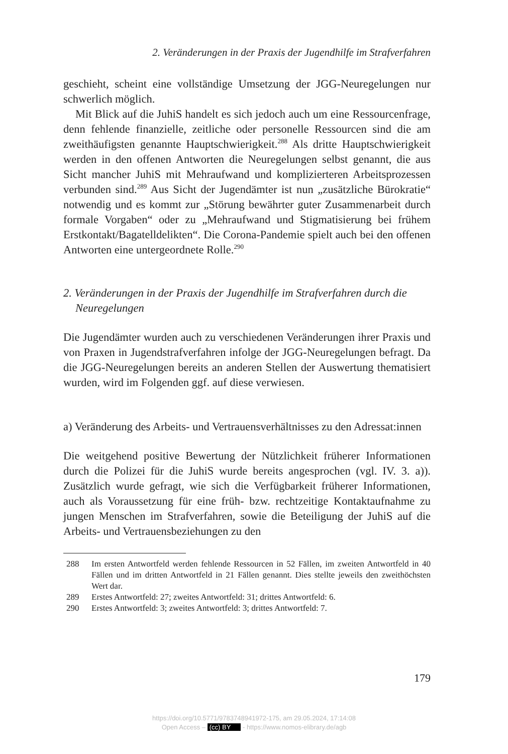2. Veränderungen in der Praxis der Jugendhilfe im Strafverfahren
geschieht, scheint eine vollständige Umsetzung der JGG-Neuregelungen nur schwerlich möglich.
Mit Blick auf die JuhiS handelt es sich jedoch auch um eine Ressourcenfrage, denn fehlende finanzielle, zeitliche oder personelle Ressourcen sind die am zweithäufigsten genannte Hauptschwierigkeit.<sup>288</sup> Als dritte Hauptschwierigkeit werden in den offenen Antworten die Neuregelungen selbst genannt, die aus Sicht mancher JuhiS mit Mehraufwand und komplizierteren Arbeitsprozessen verbunden sind.<sup>289</sup> Aus Sicht der Jugendämter ist nun „zusätzliche Bürokratie“ notwendig und es kommt zur „Störung bewährter guter Zusammenarbeit durch formale Vorgaben“ oder zu „Mehraufwand und Stigmatisierung bei frühem Erstkontakt/Bagatelldelikten“. Die Corona-Pandemie spielt auch bei den offenen Antworten eine untergeordnete Rolle.<sup>290</sup>
2. Veränderungen in der Praxis der Jugendhilfe im Strafverfahren durch die Neuregelungen
Die Jugendämter wurden auch zu verschiedenen Veränderungen ihrer Praxis und von Praxen in Jugendstrafverfahren infolge der JGG-Neuregelungen befragt. Da die JGG-Neuregelungen bereits an anderen Stellen der Auswertung thematisiert wurden, wird im Folgenden ggf. auf diese verwiesen.
a) Veränderung des Arbeits- und Vertrauensverhältnisses zu den Adressat:innen
Die weitgehend positive Bewertung der Nützlichkeit früherer Informationen durch die Polizei für die JuhiS wurde bereits angesprochen (vgl. IV. 3. a)). Zusätzlich wurde gefragt, wie sich die Verfügbarkeit früherer Informationen, auch als Voraussetzung für eine früh- bzw. rechtzeitige Kontaktaufnahme zu jungen Menschen im Strafverfahren, sowie die Beteiligung der JuhiS auf die Arbeits- und Vertrauensbeziehungen zu den
288 Im ersten Antwortfeld werden fehlende Ressourcen in 52 Fällen, im zweiten Antwortfeld in 40 Fällen und im dritten Antwortfeld in 21 Fällen genannt. Dies stellte jeweils den zweithöchsten Wert dar.
289 Erstes Antwortfeld: 27; zweites Antwortfeld: 31; drittes Antwortfeld: 6.
290 Erstes Antwortfeld: 3; zweites Antwortfeld: 3; drittes Antwortfeld: 7.
179
https://doi.org/10.5771/9783748941972-175, am 29.05.2024, 17:14:08
Open Access – (cc) BY - https://www.nomos-elibrary.de/agb